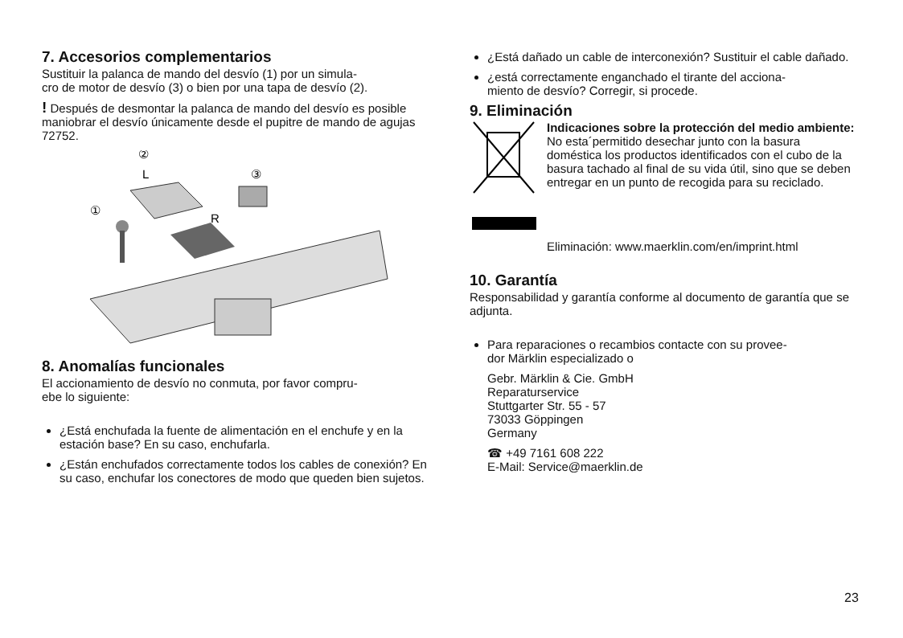7. Accesorios complementarios
Sustituir la palanca de mando del desvío (1) por un simula-
cro de motor de desvío (3) o bien por una tapa de desvío (2).
! Después de desmontar la palanca de mando del desvío es posible maniobrar el desvío únicamente desde el pupitre de mando de agujas 72752.
②
L
③
①
R
8. Anomalías funcionales
El accionamiento de desvío no conmuta, por favor compru-
ebe lo siguiente:
¿Está enchufada la fuente de alimentación en el enchufe y en la estación base? En su caso, enchufarla.
¿Están enchufados correctamente todos los cables de conexión? En su caso, enchufar los conectores de modo que queden bien sujetos.
¿Está dañado un cable de interconexión? Sustituir el cable dañado.
¿está correctamente enganchado el tirante del acciona-
miento de desvío? Corregir, si procede.
9. Eliminación
Indicaciones sobre la protección del medio ambiente: No esta´permitido desechar junto con la basura doméstica los productos identificados con el cubo de la basura tachado al final de su vida útil, sino que se deben entregar en un punto de recogida para su reciclado.
Eliminación: www.maerklin.com/en/imprint.html
10. Garantía
Responsabilidad y garantía conforme al documento de garantía que se adjunta.
Para reparaciones o recambios contacte con su provee-
dor Märklin especializado o
Gebr. Märklin & Cie. GmbH
Reparaturservice
Stuttgarter Str. 55 - 57
73033 Göppingen
Germany
☎ +49 7161 608 222
E-Mail: Service@maerklin.de
23